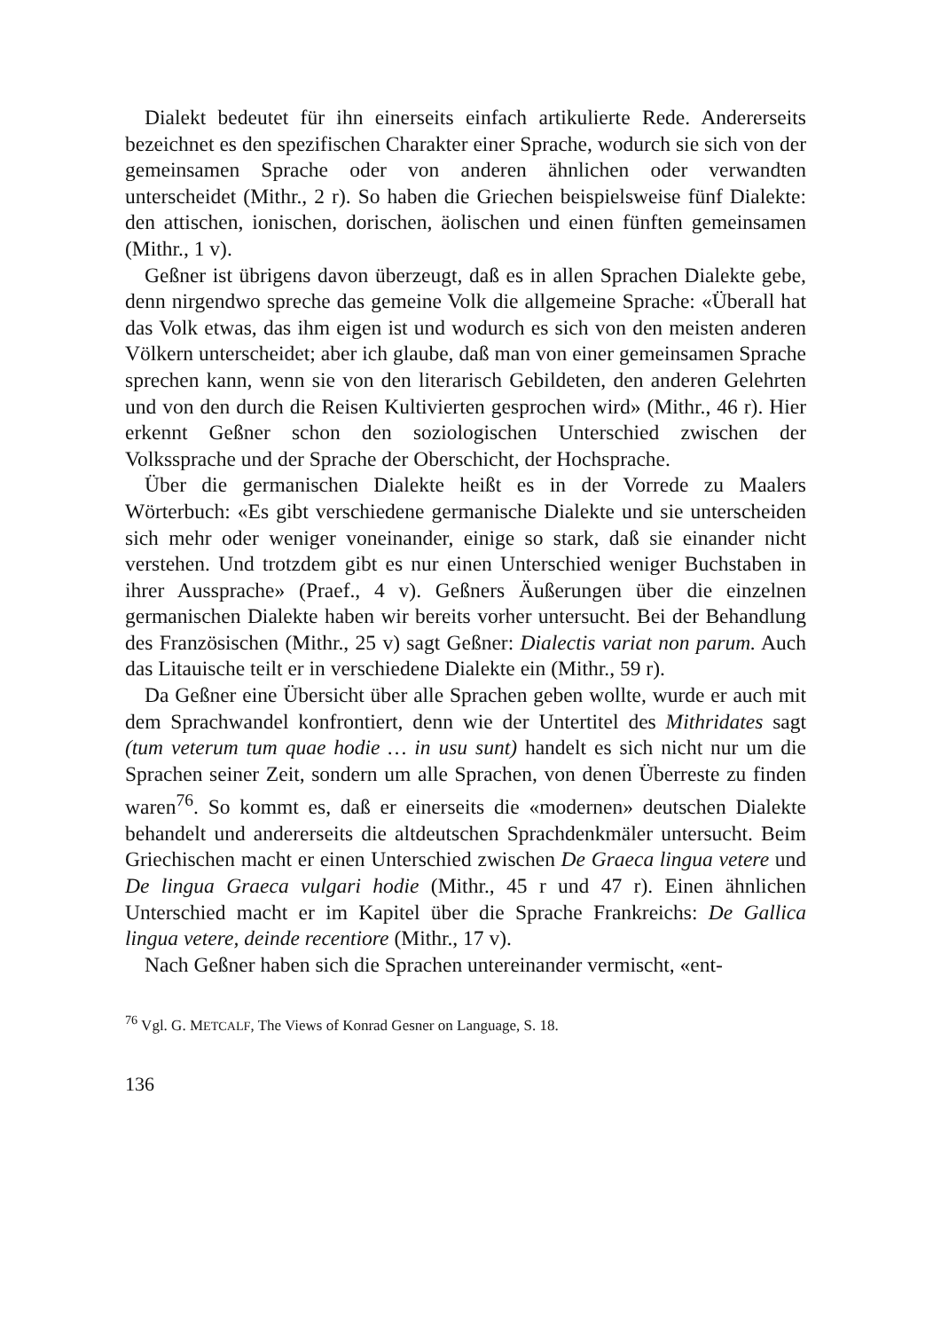Dialekt bedeutet für ihn einerseits einfach artikulierte Rede. Andererseits bezeichnet es den spezifischen Charakter einer Sprache, wodurch sie sich von der gemeinsamen Sprache oder von anderen ähnlichen oder verwandten unterscheidet (Mithr., 2 r). So haben die Griechen beispielsweise fünf Dialekte: den attischen, ionischen, dorischen, äolischen und einen fünften gemeinsamen (Mithr., 1 v).
Geßner ist übrigens davon überzeugt, daß es in allen Sprachen Dialekte gebe, denn nirgendwo spreche das gemeine Volk die allgemeine Sprache: «Überall hat das Volk etwas, das ihm eigen ist und wodurch es sich von den meisten anderen Völkern unterscheidet; aber ich glaube, daß man von einer gemeinsamen Sprache sprechen kann, wenn sie von den literarisch Gebildeten, den anderen Gelehrten und von den durch die Reisen Kultivierten gesprochen wird» (Mithr., 46 r). Hier erkennt Geßner schon den soziologischen Unterschied zwischen der Volkssprache und der Sprache der Oberschicht, der Hochsprache.
Über die germanischen Dialekte heißt es in der Vorrede zu Maalers Wörterbuch: «Es gibt verschiedene germanische Dialekte und sie unterscheiden sich mehr oder weniger voneinander, einige so stark, daß sie einander nicht verstehen. Und trotzdem gibt es nur einen Unterschied weniger Buchstaben in ihrer Aussprache» (Praef., 4 v). Geßners Äußerungen über die einzelnen germanischen Dialekte haben wir bereits vorher untersucht. Bei der Behandlung des Französischen (Mithr., 25 v) sagt Geßner: Dialectis variat non parum. Auch das Litauische teilt er in verschiedene Dialekte ein (Mithr., 59 r).
Da Geßner eine Übersicht über alle Sprachen geben wollte, wurde er auch mit dem Sprachwandel konfrontiert, denn wie der Untertitel des Mithridates sagt (tum veterum tum quae hodie … in usu sunt) handelt es sich nicht nur um die Sprachen seiner Zeit, sondern um alle Sprachen, von denen Überreste zu finden waren<sup>76</sup>. So kommt es, daß er einerseits die «modernen» deutschen Dialekte behandelt und andererseits die altdeutschen Sprachdenkmäler untersucht. Beim Griechischen macht er einen Unterschied zwischen De Graeca lingua vetere und De lingua Graeca vulgari hodie (Mithr., 45 r und 47 r). Einen ähnlichen Unterschied macht er im Kapitel über die Sprache Frankreichs: De Gallica lingua vetere, deinde recentiore (Mithr., 17 v).
Nach Geßner haben sich die Sprachen untereinander vermischt, «ent-
<sup>76</sup> Vgl. G. METCALF, The Views of Konrad Gesner on Language, S. 18.
136